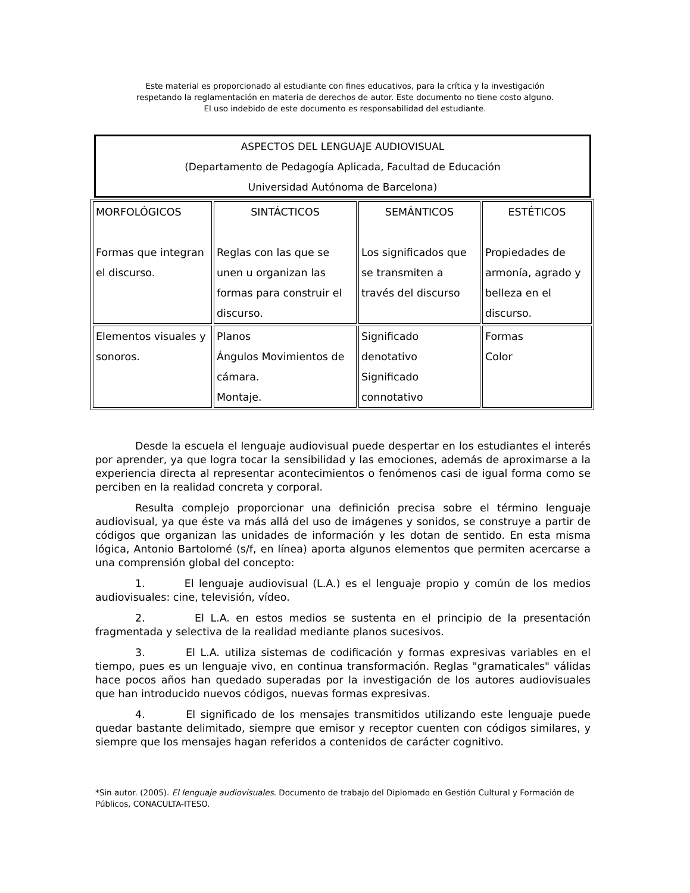Este material es proporcionado al estudiante con fines educativos, para la crítica y la investigación
respetando la reglamentación en materia de derechos de autor. Este documento no tiene costo alguno.
El uso indebido de este documento es responsabilidad del estudiante.
ASPECTOS DEL LENGUAJE AUDIOVISUAL
(Departamento de Pedagogía Aplicada, Facultad de Educación
Universidad Autónoma de Barcelona)
| MORFOLÓGICOS Formas que integran el discurso. | SINTÁCTICOS Reglas con las que se unen u organizan las formas para construir el discurso. | SEMÁNTICOS Los significados que se transmiten a través del discurso | ESTÉTICOS Propiedades de armonía, agrado y belleza en el discurso. |
| --- | --- | --- | --- |
| Elementos visuales y sonoros. | Planos Ángulos Movimientos de cámara. Montaje. | Significado denotativo Significado connotativo | Formas Color |
Desde la escuela el lenguaje audiovisual puede despertar en los estudiantes el interés por aprender, ya que logra tocar la sensibilidad y las emociones, además de aproximarse a la experiencia directa al representar acontecimientos o fenómenos casi de igual forma como se perciben en la realidad concreta y corporal.
Resulta complejo proporcionar una definición precisa sobre el término lenguaje audiovisual, ya que éste va más allá del uso de imágenes y sonidos, se construye a partir de códigos que organizan las unidades de información y les dotan de sentido. En esta misma lógica, Antonio Bartolomé (s/f, en línea) aporta algunos elementos que permiten acercarse a una comprensión global del concepto:
1. El lenguaje audiovisual (L.A.) es el lenguaje propio y común de los medios audiovisuales: cine, televisión, vídeo.
2. El L.A. en estos medios se sustenta en el principio de la presentación fragmentada y selectiva de la realidad mediante planos sucesivos.
3. El L.A. utiliza sistemas de codificación y formas expresivas variables en el tiempo, pues es un lenguaje vivo, en continua transformación. Reglas "gramaticales" válidas hace pocos años han quedado superadas por la investigación de los autores audiovisuales que han introducido nuevos códigos, nuevas formas expresivas.
4. El significado de los mensajes transmitidos utilizando este lenguaje puede quedar bastante delimitado, siempre que emisor y receptor cuenten con códigos similares, y siempre que los mensajes hagan referidos a contenidos de carácter cognitivo.
*Sin autor. (2005). El lenguaje audiovisuales. Documento de trabajo del Diplomado en Gestión Cultural y Formación de Públicos, CONACULTA-ITESO.